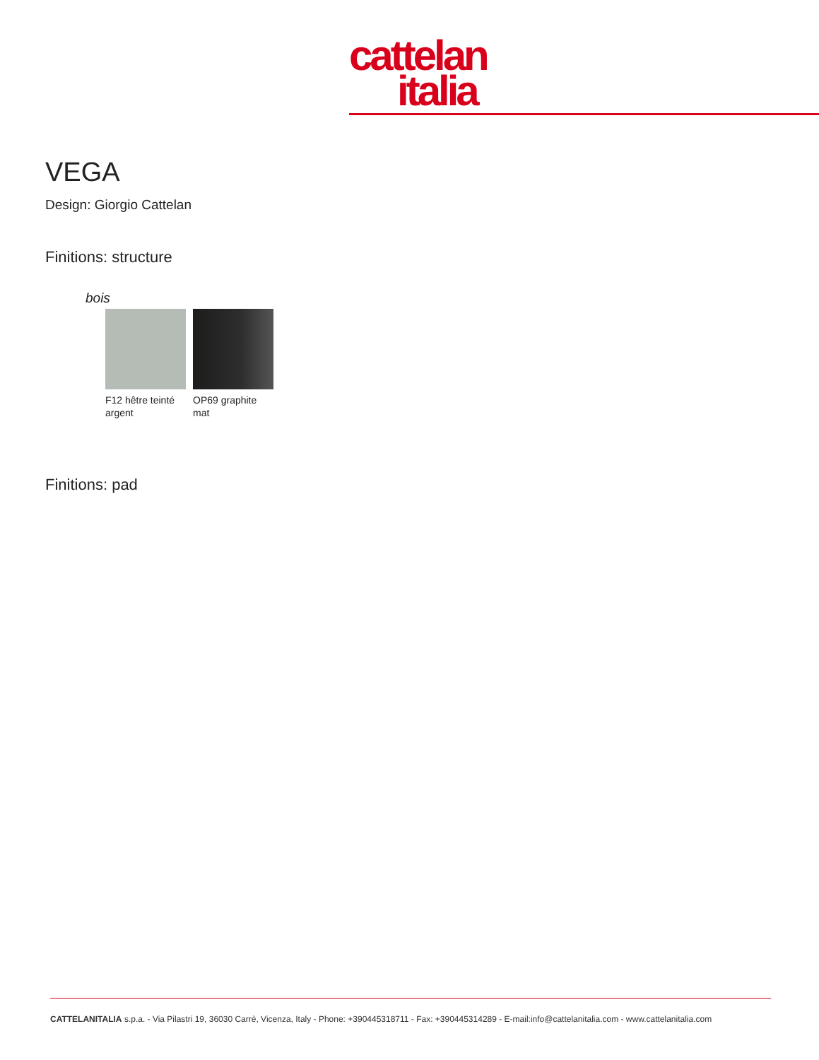cattelan
italia
VEGA
Design: Giorgio Cattelan
Finitions: structure
bois
F12 hêtre teinté argent
OP69 graphite mat
Finitions: pad
CATTELANITALIA s.p.a. - Via Pilastri 19, 36030 Carrè, Vicenza, Italy - Phone: +390445318711 - Fax: +390445314289 - E-mail:info@cattelanitalia.com - www.cattelanitalia.com